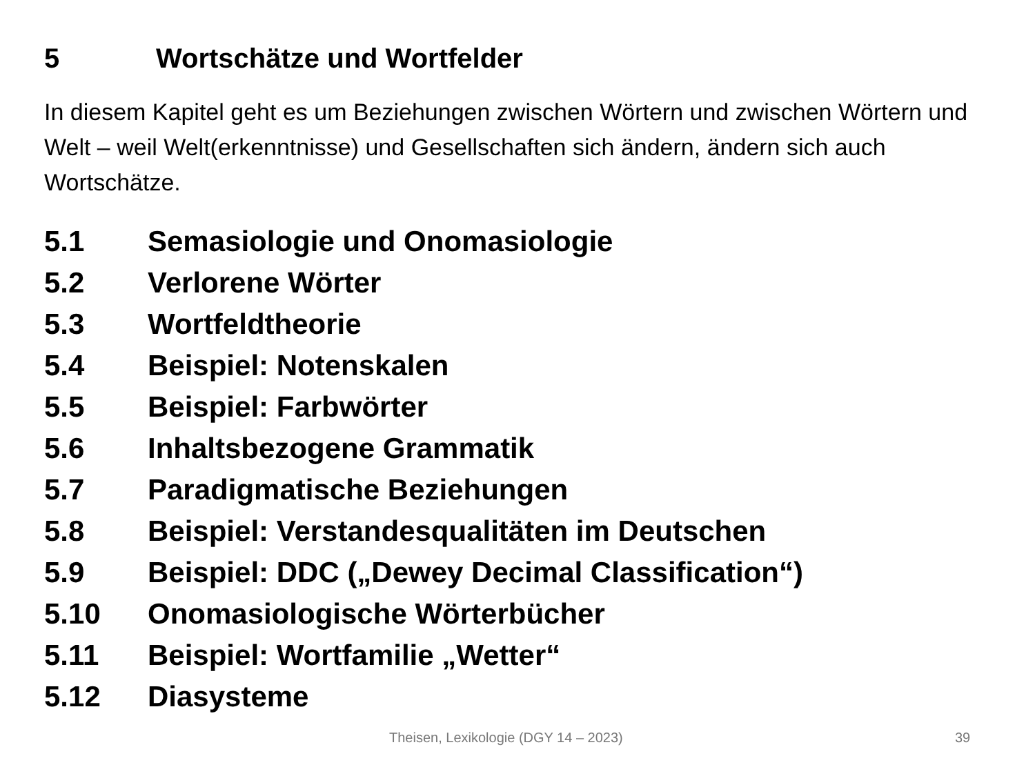5 Wortschätze und Wortfelder
In diesem Kapitel geht es um Beziehungen zwischen Wörtern und zwischen Wörtern und Welt – weil Welt(erkenntnisse) und Gesellschaften sich ändern, ändern sich auch Wortschätze.
5.1 Semasiologie und Onomasiologie
5.2 Verlorene Wörter
5.3 Wortfeldtheorie
5.4 Beispiel: Notenskalen
5.5 Beispiel: Farbwörter
5.6 Inhaltsbezogene Grammatik
5.7 Paradigmatische Beziehungen
5.8 Beispiel: Verstandesqualitäten im Deutschen
5.9 Beispiel: DDC („Dewey Decimal Classification“)
5.10 Onomasiologische Wörterbücher
5.11 Beispiel: Wortfamilie „Wetter“
5.12 Diasysteme
Theisen, Lexikologie (DGY 14 – 2023) 39